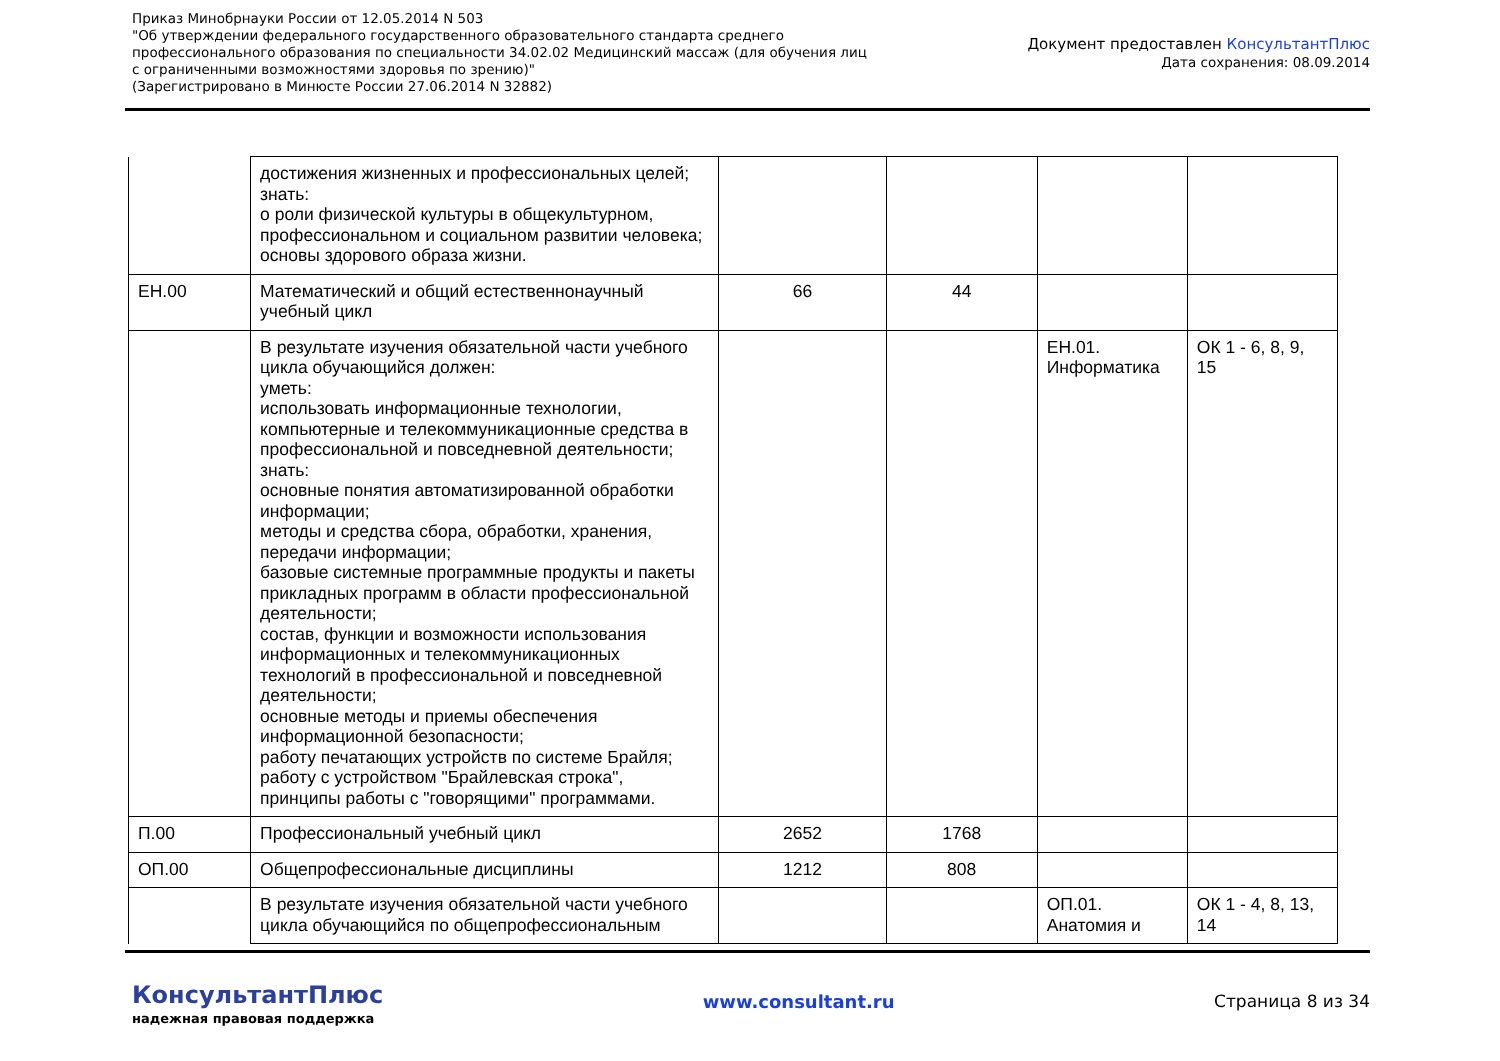Приказ Минобрнауки России от 12.05.2014 N 503
"Об утверждении федерального государственного образовательного стандарта среднего
профессионального образования по специальности 34.02.02 Медицинский массаж (для обучения лиц
с ограниченными возможностями здоровья по зрению)"
(Зарегистрировано в Минюсте России 27.06.2014 N 32882)
Документ предоставлен КонсультантПлюс
Дата сохранения: 08.09.2014
| | достижения жизненных и профессиональных целей; знать: о роли физической культуры в общекультурном, профессиональном и социальном развитии человека; основы здорового образа жизни. | | | | |
| ЕН.00 | Математический и общий естественнонаучный учебный цикл | 66 | 44 | | |
| | В результате изучения обязательной части учебного цикла обучающийся должен: уметь: использовать информационные технологии, компьютерные и телекоммуникационные средства в профессиональной и повседневной деятельности; знать: основные понятия автоматизированной обработки информации; методы и средства сбора, обработки, хранения, передачи информации; базовые системные программные продукты и пакеты прикладных программ в области профессиональной деятельности; состав, функции и возможности использования информационных и телекоммуникационных технологий в профессиональной и повседневной деятельности; основные методы и приемы обеспечения информационной безопасности; работу печатающих устройств по системе Брайля; работу с устройством "Брайлевская строка", принципы работы с "говорящими" программами. | | | ЕН.01. Информатика | ОК 1 - 6, 8, 9, 15 |
| П.00 | Профессиональный учебный цикл | 2652 | 1768 | | |
| ОП.00 | Общепрофессиональные дисциплины | 1212 | 808 | | |
| | В результате изучения обязательной части учебного цикла обучающийся по общепрофессиональным | | | ОП.01. Анатомия и | ОК 1 - 4, 8, 13, 14 |
КонсультантПлюс
надежная правовая поддержка
www.consultant.ru Страница 8 из 34